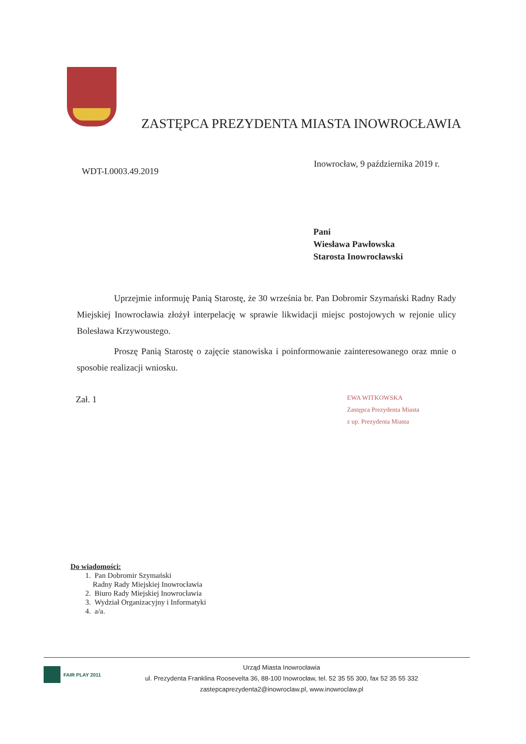ZASTĘPCA PREZYDENTA MIASTA INOWROCŁAWIA
Inowrocław, 9 października 2019 r.
WDT-I.0003.49.2019
Pani
Wiesława Pawłowska
Starosta Inowrocławski
Uprzejmie informuję Panią Starostę, że 30 września br. Pan Dobromir Szymański Radny Rady Miejskiej Inowrocławia złożył interpelację w sprawie likwidacji miejsc postojowych w rejonie ulicy Bolesława Krzywoustego.
Proszę Panią Starostę o zajęcie stanowiska i poinformowanie zainteresowanego oraz mnie o sposobie realizacji wniosku.
Zał. 1
EWA WITKOWSKA
Zastępca Prezydenta Miasta
z up. Prezydenta Miasta
Do wiadomości:
1. Pan Dobromir Szymański
Radny Rady Miejskiej Inowrocławia
2. Biuro Rady Miejskiej Inowrocławia
3. Wydział Organizacyjny i Informatyki
4. a/a.
FAIR PLAY 2011
Urząd Miasta Inowrocławia
ul. Prezydenta Franklina Roosevelta 36, 88-100 Inowrocław, tel. 52 35 55 300, fax 52 35 55 332
zastepcaprezydenta2@inowroclaw.pl, www.inowroclaw.pl